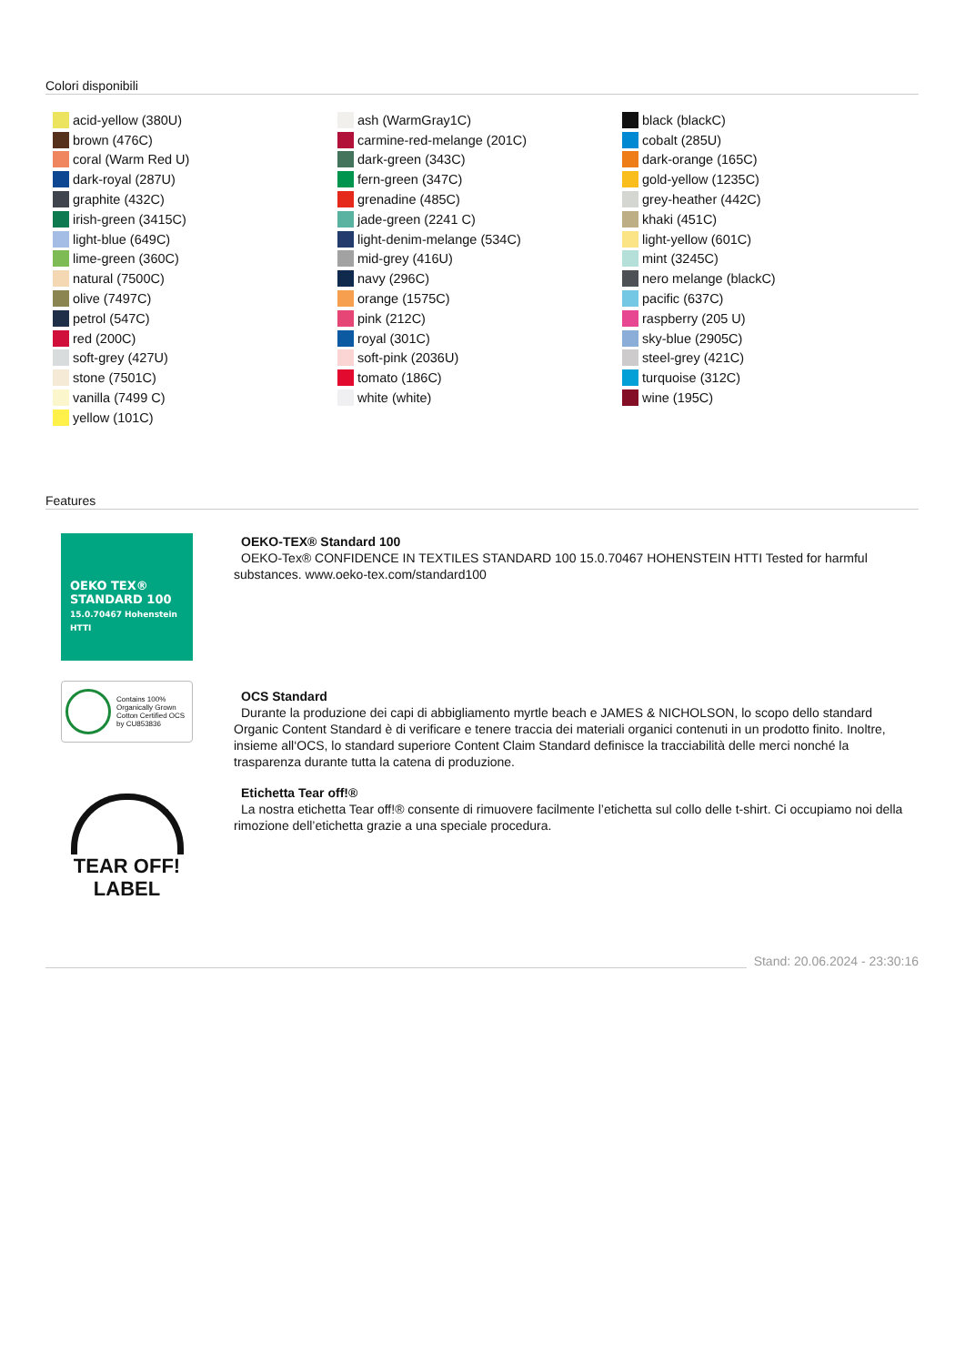Colori disponibili
acid-yellow (380U)
brown (476C)
coral (Warm Red U)
dark-royal (287U)
graphite (432C)
irish-green (3415C)
light-blue (649C)
lime-green (360C)
natural (7500C)
olive (7497C)
petrol (547C)
red (200C)
soft-grey (427U)
stone (7501C)
vanilla (7499 C)
yellow (101C)
ash (WarmGray1C)
carmine-red-melange (201C)
dark-green (343C)
fern-green (347C)
grenadine (485C)
jade-green (2241 C)
light-denim-melange (534C)
mid-grey (416U)
navy (296C)
orange (1575C)
pink (212C)
royal (301C)
soft-pink (2036U)
tomato (186C)
white (white)
black (blackC)
cobalt (285U)
dark-orange (165C)
gold-yellow (1235C)
grey-heather (442C)
khaki (451C)
light-yellow (601C)
mint (3245C)
nero melange (blackC)
pacific (637C)
raspberry (205 U)
sky-blue (2905C)
steel-grey (421C)
turquoise (312C)
wine (195C)
Features
OEKO TEX®
STANDARD 100
15.0.70467 Hohenstein HTTI
OEKO-TEX® Standard 100
OEKO-Tex® CONFIDENCE IN TEXTILES STANDARD 100 15.0.70467 HOHENSTEIN HTTI Tested for harmful substances. www.oeko-tex.com/standard100
Contains 100% Organically Grown Cotton Certified OCS by CU853836
OCS Standard
Durante la produzione dei capi di abbigliamento myrtle beach e JAMES & NICHOLSON, lo scopo dello standard Organic Content Standard è di verificare e tenere traccia dei materiali organici contenuti in un prodotto finito. Inoltre, insieme all‘OCS, lo standard superiore Content Claim Standard definisce la tracciabilità delle merci nonché la trasparenza durante tutta la catena di produzione.
TEAR OFF!
LABEL
Etichetta Tear off!®
La nostra etichetta Tear off!® consente di rimuovere facilmente l’etichetta sul collo delle t-shirt. Ci occupiamo noi della rimozione dell’etichetta grazie a una speciale procedura.
Stand: 20.06.2024 - 23:30:16